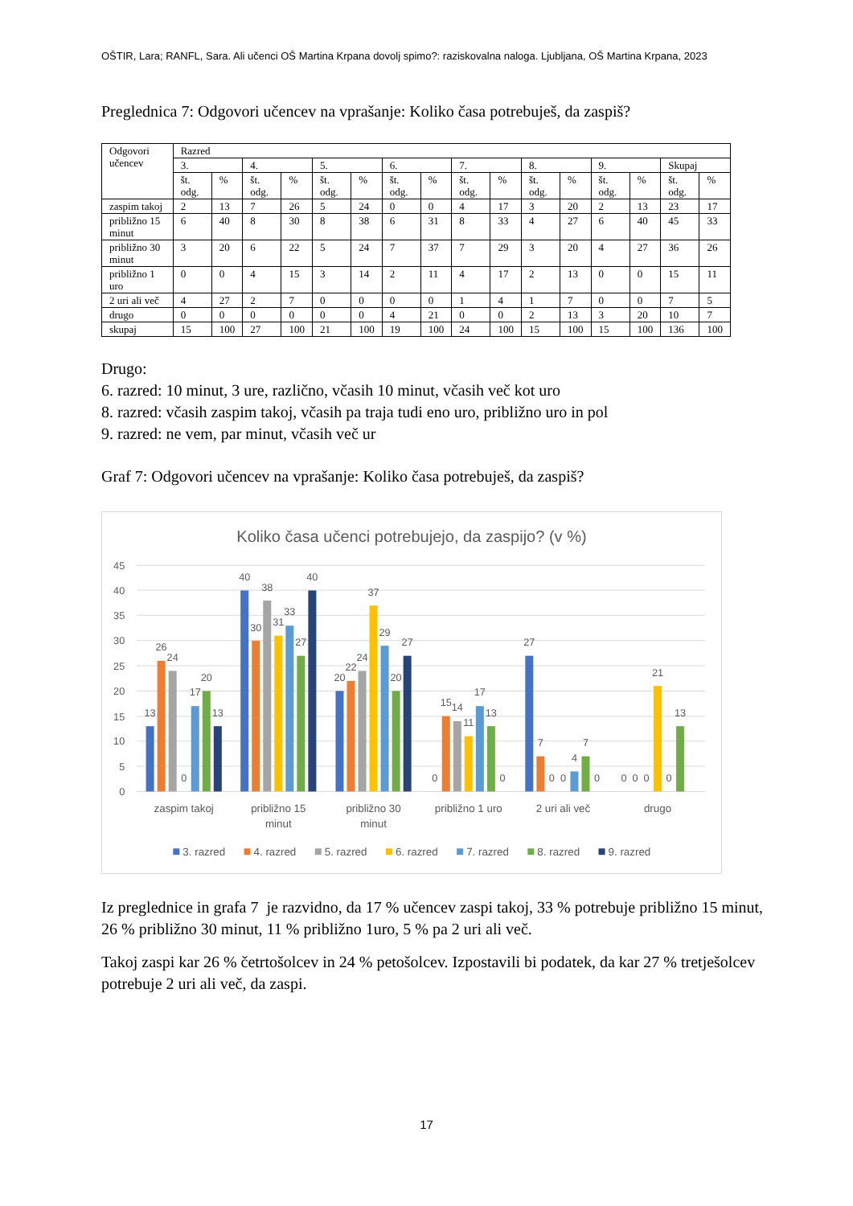OŠTIR, Lara; RANFL, Sara. Ali učenci OŠ Martina Krpana dovolj spimo?: raziskovalna naloga. Ljubljana, OŠ Martina Krpana, 2023
Preglednica 7: Odgovori učencev na vprašanje: Koliko časa potrebuješ, da zaspiš?
| Odgovori učencev | Razred | | | | | | | | | | | | | | | |
| | 3. | | 4. | | 5. | | 6. | | 7. | | 8. | | 9. | | Skupaj | |
| | št. odg. | % | št. odg. | % | št. odg. | % | št. odg. | % | št. odg. | % | št. odg. | % | št. odg. | % | št. odg. | % |
| zaspim takoj | 2 | 13 | 7 | 26 | 5 | 24 | 0 | 0 | 4 | 17 | 3 | 20 | 2 | 13 | 23 | 17 |
| približno 15 minut | 6 | 40 | 8 | 30 | 8 | 38 | 6 | 31 | 8 | 33 | 4 | 27 | 6 | 40 | 45 | 33 |
| približno 30 minut | 3 | 20 | 6 | 22 | 5 | 24 | 7 | 37 | 7 | 29 | 3 | 20 | 4 | 27 | 36 | 26 |
| približno 1 uro | 0 | 0 | 4 | 15 | 3 | 14 | 2 | 11 | 4 | 17 | 2 | 13 | 0 | 0 | 15 | 11 |
| 2 uri ali več | 4 | 27 | 2 | 7 | 0 | 0 | 0 | 0 | 1 | 4 | 1 | 7 | 0 | 0 | 7 | 5 |
| drugo | 0 | 0 | 0 | 0 | 0 | 0 | 4 | 21 | 0 | 0 | 2 | 13 | 3 | 20 | 10 | 7 |
| skupaj | 15 | 100 | 27 | 100 | 21 | 100 | 19 | 100 | 24 | 100 | 15 | 100 | 15 | 100 | 136 | 100 |
Drugo:
6. razred: 10 minut, 3 ure, različno, včasih 10 minut, včasih več kot uro
8. razred: včasih zaspim takoj, včasih pa traja tudi eno uro, približno uro in pol
9. razred: ne vem, par minut, včasih več ur
Graf 7: Odgovori učencev na vprašanje: Koliko časa potrebuješ, da zaspiš?
Koliko časa učenci potrebujejo, da zaspijo? (v %)
0
5
10
15
20
25
30
35
40
45
13
26
24
0
17
20
13
40
30
38
31
33
27
40
20
22
24
37
29
20
27
0
15
14
11
17
13
0
27
7
0
0
4
7
0
0
0
0
21
0
13
zaspim takoj
približno 15
minut
približno 30
minut
približno 1 uro
2 uri ali več
drugo
3. razred
4. razred
5. razred
6. razred
7. razred
8. razred
9. razred
Iz preglednice in grafa 7 je razvidno, da 17 % učencev zaspi takoj, 33 % potrebuje približno 15 minut, 26 % približno 30 minut, 11 % približno 1uro, 5 % pa 2 uri ali več.
Takoj zaspi kar 26 % četrtošolcev in 24 % petošolcev. Izpostavili bi podatek, da kar 27 % tretješolcev potrebuje 2 uri ali več, da zaspi.
17